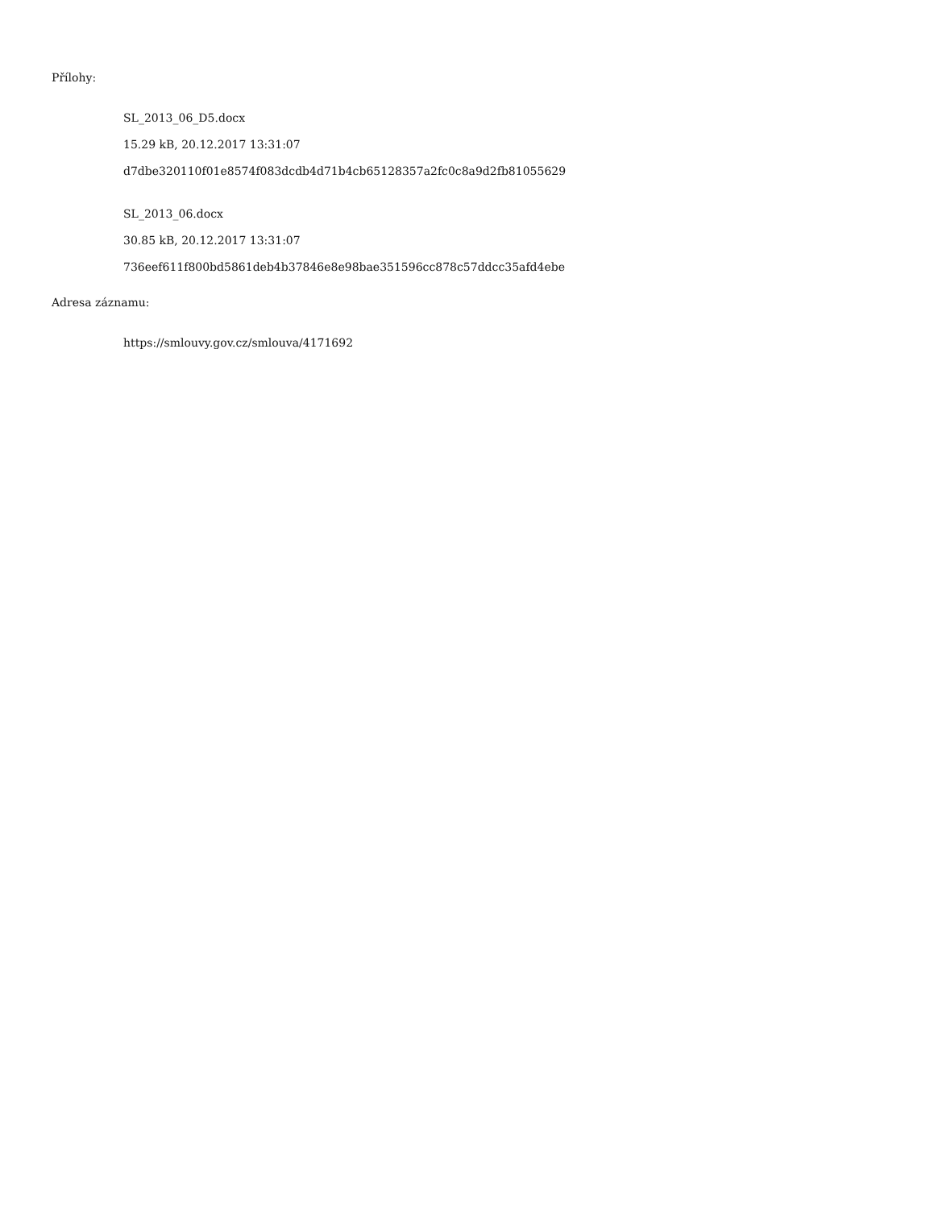Přílohy:
SL_2013_06_D5.docx
15.29 kB, 20.12.2017 13:31:07
d7dbe320110f01e8574f083dcdb4d71b4cb65128357a2fc0c8a9d2fb81055629
SL_2013_06.docx
30.85 kB, 20.12.2017 13:31:07
736eef611f800bd5861deb4b37846e8e98bae351596cc878c57ddcc35afd4ebe
Adresa záznamu:
https://smlouvy.gov.cz/smlouva/4171692